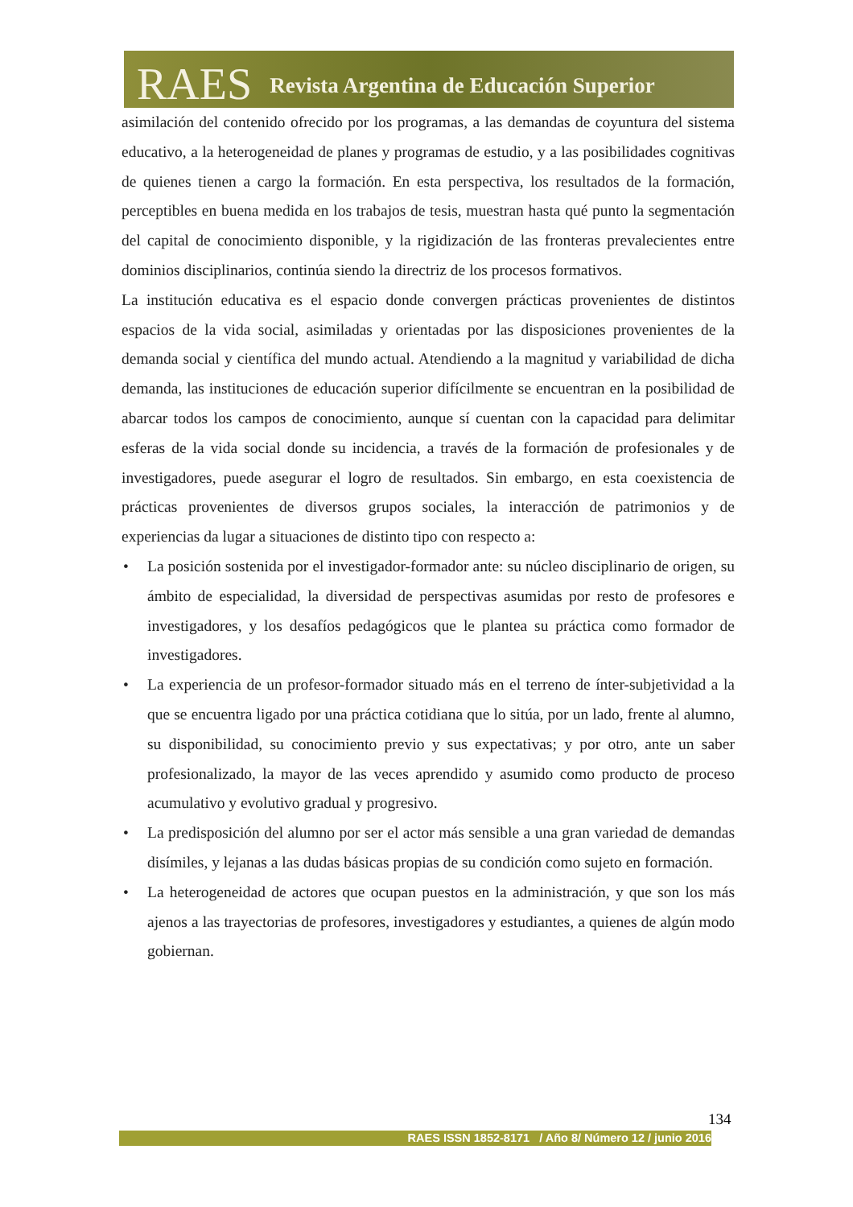RAES Revista Argentina de Educación Superior
asimilación del contenido ofrecido por los programas, a las demandas de coyuntura del sistema educativo, a la heterogeneidad de planes y programas de estudio, y a las posibilidades cognitivas de quienes tienen a cargo la formación. En esta perspectiva, los resultados de la formación, perceptibles en buena medida en los trabajos de tesis, muestran hasta qué punto la segmentación del capital de conocimiento disponible, y la rigidización de las fronteras prevalecientes entre dominios disciplinarios, continúa siendo la directriz de los procesos formativos.
La institución educativa es el espacio donde convergen prácticas provenientes de distintos espacios de la vida social, asimiladas y orientadas por las disposiciones provenientes de la demanda social y científica del mundo actual. Atendiendo a la magnitud y variabilidad de dicha demanda, las instituciones de educación superior difícilmente se encuentran en la posibilidad de abarcar todos los campos de conocimiento, aunque sí cuentan con la capacidad para delimitar esferas de la vida social donde su incidencia, a través de la formación de profesionales y de investigadores, puede asegurar el logro de resultados. Sin embargo, en esta coexistencia de prácticas provenientes de diversos grupos sociales, la interacción de patrimonios y de experiencias da lugar a situaciones de distinto tipo con respecto a:
• La posición sostenida por el investigador-formador ante: su núcleo disciplinario de origen, su ámbito de especialidad, la diversidad de perspectivas asumidas por resto de profesores e investigadores, y los desafíos pedagógicos que le plantea su práctica como formador de investigadores.
• La experiencia de un profesor-formador situado más en el terreno de ínter-subjetividad a la que se encuentra ligado por una práctica cotidiana que lo sitúa, por un lado, frente al alumno, su disponibilidad, su conocimiento previo y sus expectativas; y por otro, ante un saber profesionalizado, la mayor de las veces aprendido y asumido como producto de proceso acumulativo y evolutivo gradual y progresivo.
• La predisposición del alumno por ser el actor más sensible a una gran variedad de demandas disímiles, y lejanas a las dudas básicas propias de su condición como sujeto en formación.
• La heterogeneidad de actores que ocupan puestos en la administración, y que son los más ajenos a las trayectorias de profesores, investigadores y estudiantes, a quienes de algún modo gobiernan.
134
RAES ISSN 1852-8171 / Año 8/ Número 12 / junio 2016